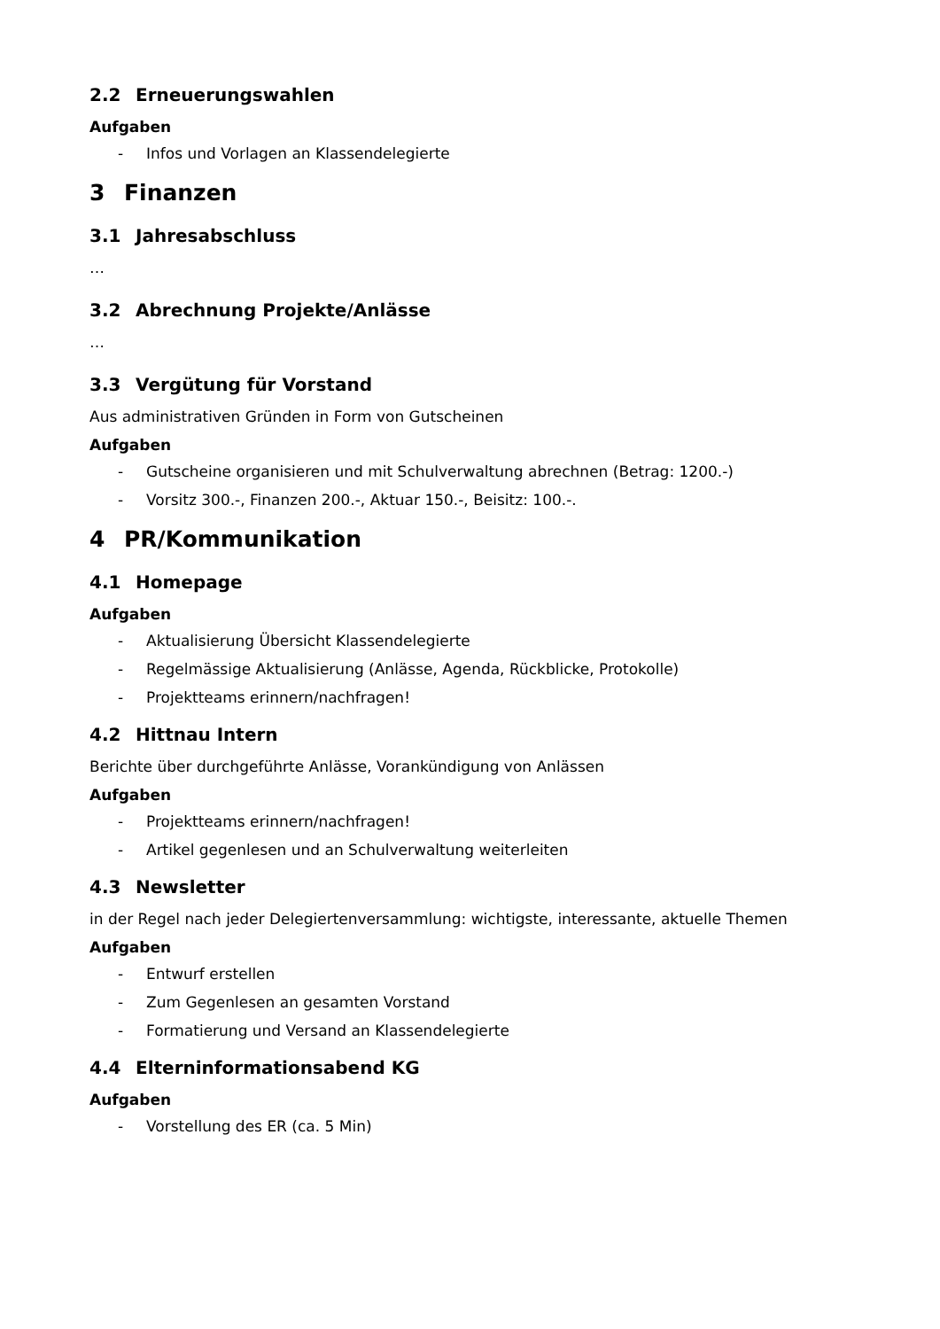2.2 Erneuerungswahlen
Aufgaben
- Infos und Vorlagen an Klassendelegierte
3 Finanzen
3.1 Jahresabschluss
…
3.2 Abrechnung Projekte/Anlässe
…
3.3 Vergütung für Vorstand
Aus administrativen Gründen in Form von Gutscheinen
Aufgaben
- Gutscheine organisieren und mit Schulverwaltung abrechnen (Betrag: 1200.-)
- Vorsitz 300.-, Finanzen 200.-, Aktuar 150.-, Beisitz: 100.-.
4 PR/Kommunikation
4.1 Homepage
Aufgaben
- Aktualisierung Übersicht Klassendelegierte
- Regelmässige Aktualisierung (Anlässe, Agenda, Rückblicke, Protokolle)
- Projektteams erinnern/nachfragen!
4.2 Hittnau Intern
Berichte über durchgeführte Anlässe, Vorankündigung von Anlässen
Aufgaben
- Projektteams erinnern/nachfragen!
- Artikel gegenlesen und an Schulverwaltung weiterleiten
4.3 Newsletter
in der Regel nach jeder Delegiertenversammlung: wichtigste, interessante, aktuelle Themen
Aufgaben
- Entwurf erstellen
- Zum Gegenlesen an gesamten Vorstand
- Formatierung und Versand an Klassendelegierte
4.4 Elterninformationsabend KG
Aufgaben
- Vorstellung des ER (ca. 5 Min)